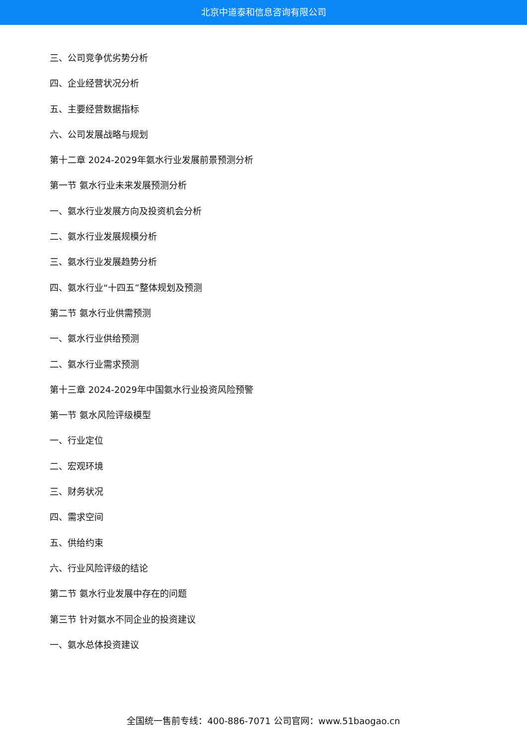北京中道泰和信息咨询有限公司
三、公司竞争优劣势分析
四、企业经营状况分析
五、主要经营数据指标
六、公司发展战略与规划
第十二章 2024-2029年氨水行业发展前景预测分析
第一节 氨水行业未来发展预测分析
一、氨水行业发展方向及投资机会分析
二、氨水行业发展规模分析
三、氨水行业发展趋势分析
四、氨水行业“十四五”整体规划及预测
第二节 氨水行业供需预测
一、氨水行业供给预测
二、氨水行业需求预测
第十三章 2024-2029年中国氨水行业投资风险预警
第一节 氨水风险评级模型
一、行业定位
二、宏观环境
三、财务状况
四、需求空间
五、供给约束
六、行业风险评级的结论
第二节 氨水行业发展中存在的问题
第三节 针对氨水不同企业的投资建议
一、氨水总体投资建议
全国统一售前专线：400-886-7071 公司官网：www.51baogao.cn